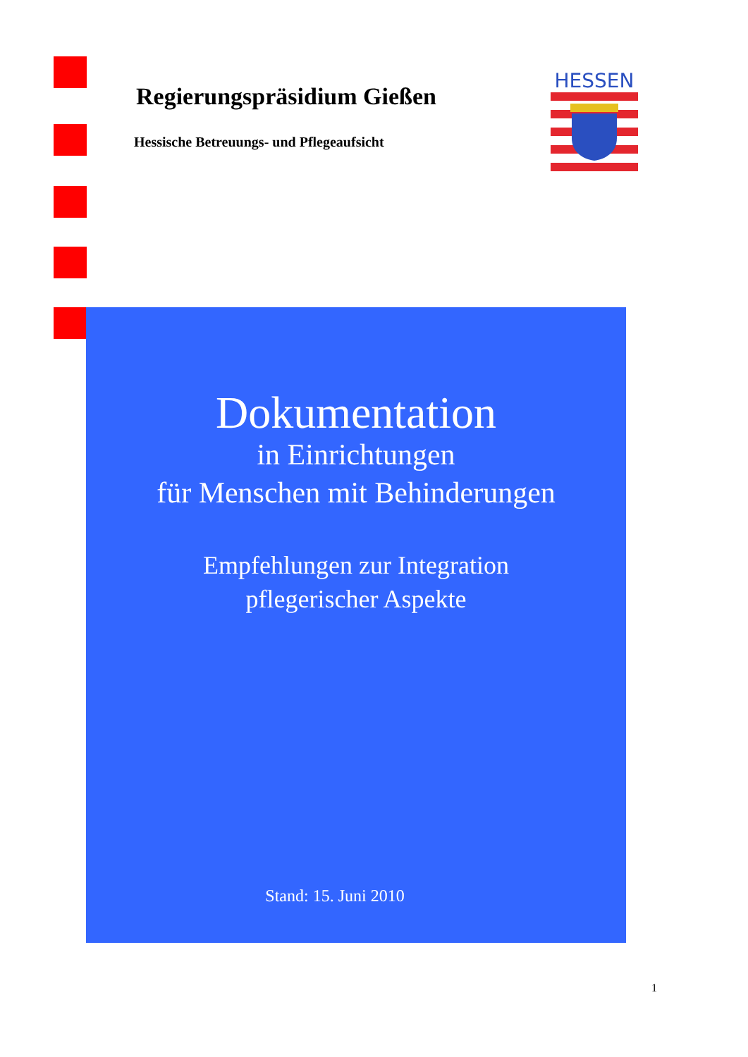Regierungspräsidium Gießen
Hessische Betreuungs- und Pflegeaufsicht
HESSEN
Dokumentation
in Einrichtungen
für Menschen mit Behinderungen
Empfehlungen zur Integration
pflegerischer Aspekte
Stand: 15. Juni 2010
1